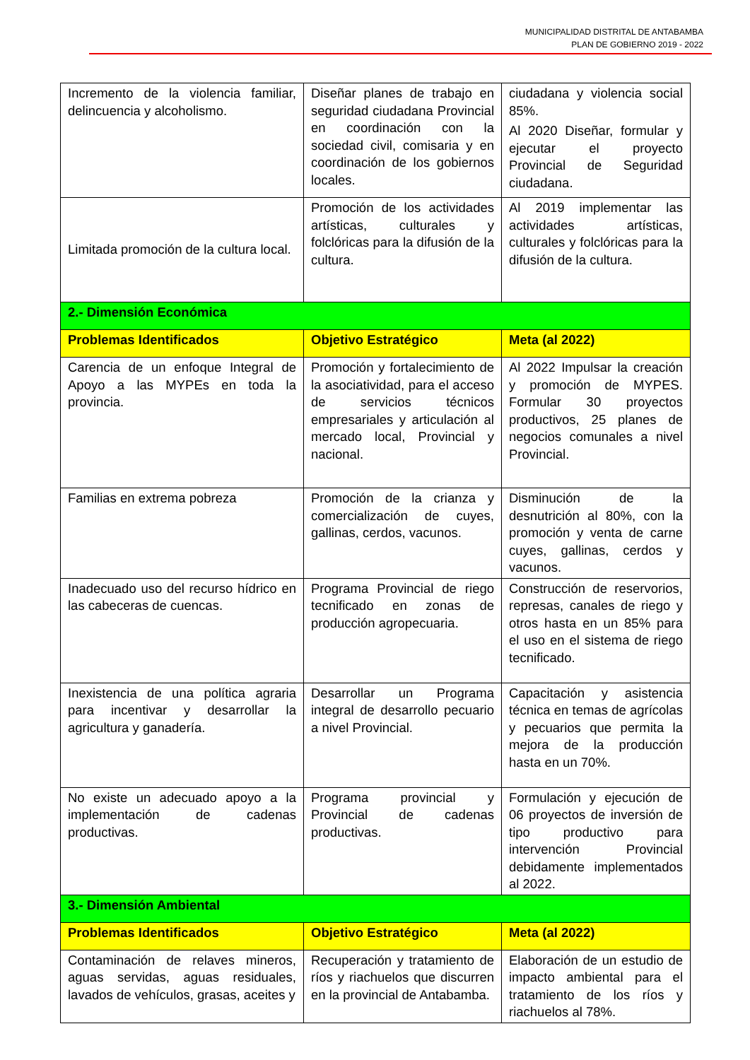MUNICIPALIDAD DISTRITAL DE ANTABAMBA
PLAN DE GOBIERNO 2019 - 2022
| Incremento de la violencia familiar, delincuencia y alcoholismo. | Diseñar planes de trabajo en seguridad ciudadana Provincial en coordinación con la sociedad civil, comisaria y en coordinación de los gobiernos locales. | ciudadana y violencia social 85%. Al 2020 Diseñar, formular y ejecutar el proyecto Provincial de Seguridad ciudadana. |
| Limitada promoción de la cultura local. | Promoción de los actividades artísticas, culturales y folclóricas para la difusión de la cultura. | Al 2019 implementar las actividades artísticas, culturales y folclóricas para la difusión de la cultura. |
| 2.- Dimensión Económica | | |
| Problemas Identificados | Objetivo Estratégico | Meta (al 2022) |
| Carencia de un enfoque Integral de Apoyo a las MYPEs en toda la provincia. | Promoción y fortalecimiento de la asociatividad, para el acceso de servicios técnicos empresariales y articulación al mercado local, Provincial y nacional. | Al 2022 Impulsar la creación y promoción de MYPES. Formular 30 proyectos productivos, 25 planes de negocios comunales a nivel Provincial. |
| Familias en extrema pobreza | Promoción de la crianza y comercialización de cuyes, gallinas, cerdos, vacunos. | Disminución de la desnutrición al 80%, con la promoción y venta de carne cuyes, gallinas, cerdos y vacunos. |
| Inadecuado uso del recurso hídrico en las cabeceras de cuencas. | Programa Provincial de riego tecnificado en zonas de producción agropecuaria. | Construcción de reservorios, represas, canales de riego y otros hasta en un 85% para el uso en el sistema de riego tecnificado. |
| Inexistencia de una política agraria para incentivar y desarrollar la agricultura y ganadería. | Desarrollar un Programa integral de desarrollo pecuario a nivel Provincial. | Capacitación y asistencia técnica en temas de agrícolas y pecuarios que permita la mejora de la producción hasta en un 70%. |
| No existe un adecuado apoyo a la implementación de cadenas productivas. | Programa provincial y Provincial de cadenas productivas. | Formulación y ejecución de 06 proyectos de inversión de tipo productivo para intervención Provincial debidamente implementados al 2022. |
| 3.- Dimensión Ambiental | | |
| Problemas Identificados | Objetivo Estratégico | Meta (al 2022) |
| Contaminación de relaves mineros, aguas servidas, aguas residuales, lavados de vehículos, grasas, aceites y | Recuperación y tratamiento de ríos y riachuelos que discurren en la provincial de Antabamba. | Elaboración de un estudio de impacto ambiental para el tratamiento de los ríos y riachuelos al 78%. |